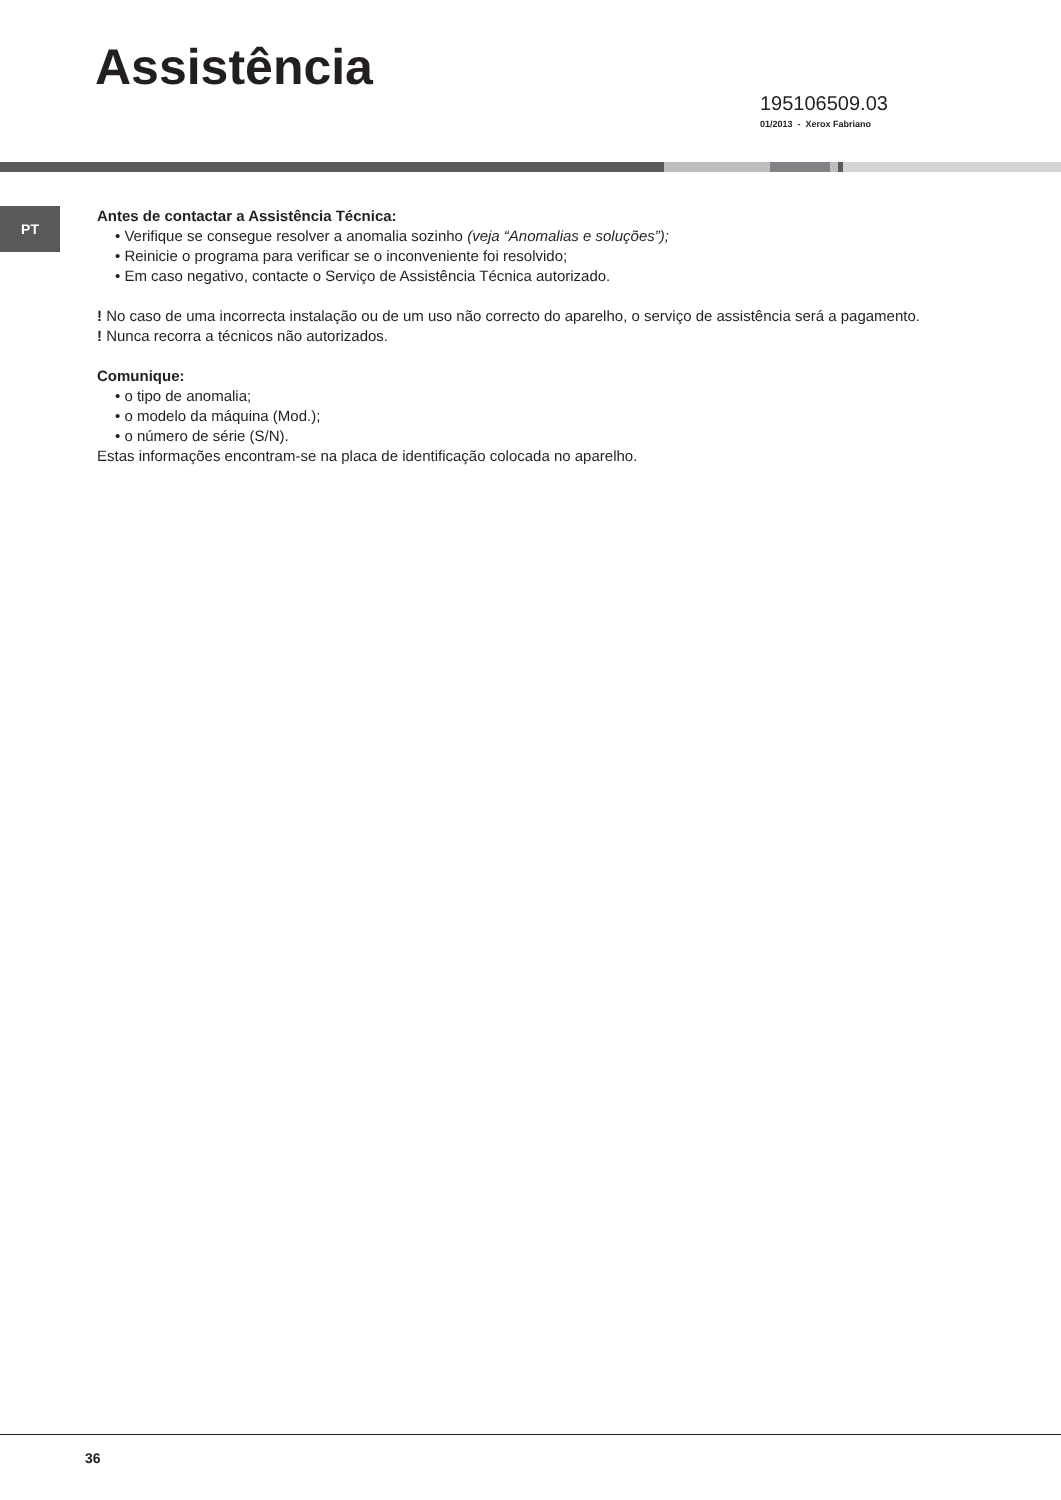Assistência
195106509.03
01/2013 - Xerox Fabriano
PT
Antes de contactar a Assistência Técnica:
• Verifique se consegue resolver a anomalia sozinho (veja “Anomalias e soluções”);
• Reinicie o programa para verificar se o inconveniente foi resolvido;
• Em caso negativo, contacte o Serviço de Assistência Técnica autorizado.
! No caso de uma incorrecta instalação ou de um uso não correcto do aparelho, o serviço de assistência será a pagamento.
! Nunca recorra a técnicos não autorizados.
Comunique:
• o tipo de anomalia;
• o modelo da máquina (Mod.);
• o número de série (S/N).
Estas informações encontram-se na placa de identificação colocada no aparelho.
36